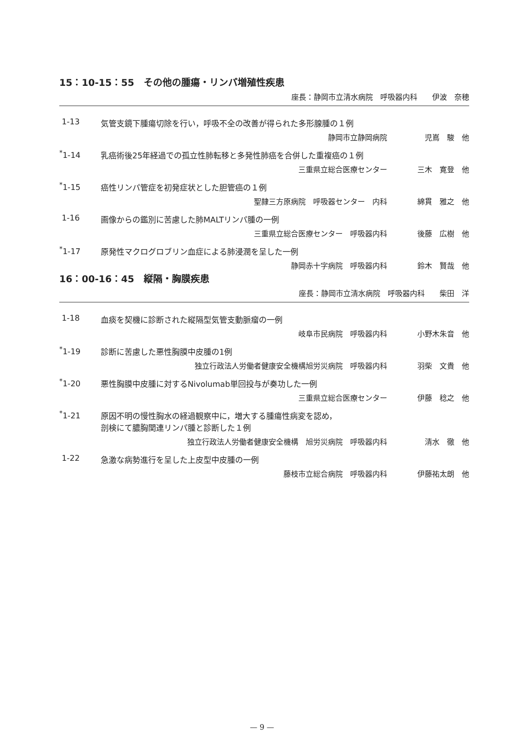15：10-15：55　その他の腫瘍・リンパ増殖性疾患
座長：静岡市立清水病院　呼吸器内科　　伊波　奈穂
1-13 気管支鏡下腫瘍切除を行い，呼吸不全の改善が得られた多形腺腫の１例
静岡市立静岡病院 児嶌　駿　他
<sup>*</sup> 1-14 乳癌術後25年経過での孤立性肺転移と多発性肺癌を合併した重複癌の１例
三重県立総合医療センター 三木　寛登　他
<sup>*</sup> 1-15 癌性リンパ管症を初発症状とした胆管癌の１例
聖隷三方原病院　呼吸器センター　内科 綿貫　雅之　他
1-16 画像からの鑑別に苦慮した肺MALTリンパ腫の一例
三重県立総合医療センター　呼吸器内科 後藤　広樹　他
<sup>*</sup> 1-17 原発性マクログロブリン血症による肺浸潤を呈した一例
静岡赤十字病院　呼吸器内科 鈴木　賢哉　他
16：00-16：45　縦隔・胸膜疾患
座長：静岡市立清水病院　呼吸器内科　　柴田　洋
1-18 血痰を契機に診断された縦隔型気管支動脈瘤の一例
岐阜市民病院　呼吸器内科 小野木朱音　他
<sup>*</sup> 1-19 診断に苦慮した悪性胸膜中皮腫の1例
独立行政法人労働者健康安全機構旭労災病院　呼吸器内科 羽柴　文貴　他
<sup>*</sup> 1-20 悪性胸膜中皮腫に対するNivolumab単回投与が奏功した一例
三重県立総合医療センター 伊藤　稔之　他
<sup>*</sup> 1-21 原因不明の慢性胸水の経過観察中に，増大する腫瘍性病変を認め，
剖検にて膿胸関連リンパ腫と診断した１例
独立行政法人労働者健康安全機構　旭労災病院　呼吸器内科 清水　徹　他
1-22 急激な病勢進行を呈した上皮型中皮腫の一例
藤枝市立総合病院　呼吸器内科 伊藤祐太朗　他
— 9 —